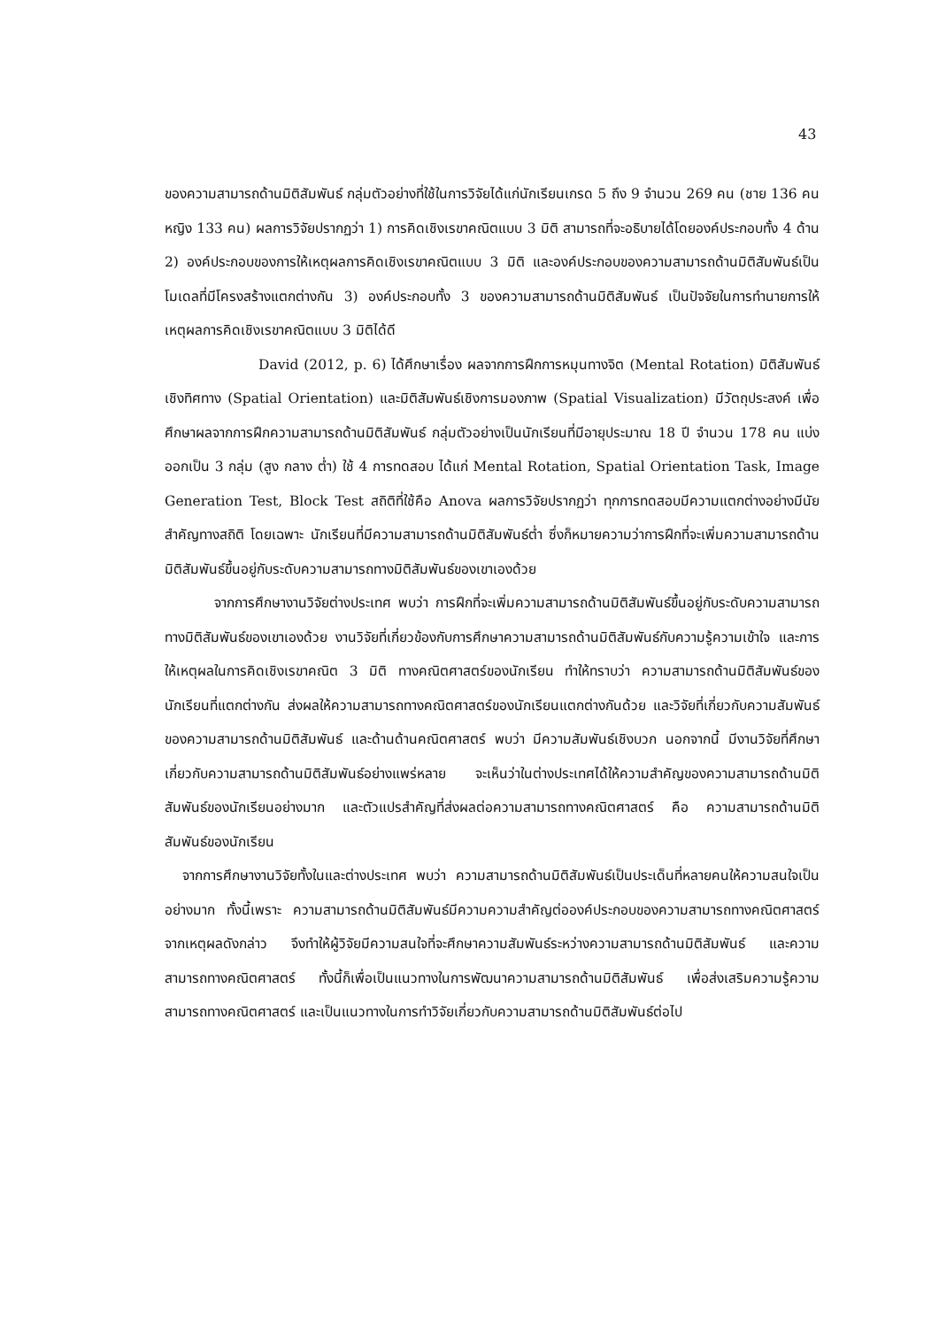43
ของความสามารถด้านมิติสัมพันธ์ กลุ่มตัวอย่างที่ใช้ในการวิจัยได้แก่นักเรียนเกรด 5 ถึง 9 จำนวน 269 คน (ชาย 136 คน หญิง 133 คน) ผลการวิจัยปรากฏว่า 1) การคิดเชิงเรขาคณิตแบบ 3 มิติ สามารถที่จะอธิบายได้โดยองค์ประกอบทั้ง 4 ด้าน 2) องค์ประกอบของการให้เหตุผลการคิดเชิงเรขาคณิตแบบ 3 มิติ และองค์ประกอบของความสามารถด้านมิติสัมพันธ์เป็นโมเดลที่มีโครงสร้างแตกต่างกัน 3) องค์ประกอบทั้ง 3 ของความสามารถด้านมิติสัมพันธ์ เป็นปัจจัยในการทำนายการให้เหตุผลการคิดเชิงเรขาคณิตแบบ 3 มิติได้ดี
David (2012, p. 6) ได้ศึกษาเรื่อง ผลจากการฝึกการหมุนทางจิต (Mental Rotation) มิติสัมพันธ์เชิงทิศทาง (Spatial Orientation) และมิติสัมพันธ์เชิงการมองภาพ (Spatial Visualization) มีวัตถุประสงค์ เพื่อศึกษาผลจากการฝึกความสามารถด้านมิติสัมพันธ์ กลุ่มตัวอย่างเป็นนักเรียนที่มีอายุประมาณ 18 ปี จำนวน 178 คน แบ่งออกเป็น 3 กลุ่ม (สูง กลาง ต่ำ) ใช้ 4 การทดสอบ ได้แก่ Mental Rotation, Spatial Orientation Task, Image Generation Test, Block Test สถิติที่ใช้คือ Anova ผลการวิจัยปรากฏว่า ทุกการทดสอบมีความแตกต่างอย่างมีนัยสำคัญทางสถิติ โดยเฉพาะ นักเรียนที่มีความสามารถด้านมิติสัมพันธ์ต่ำ ซึ่งก็หมายความว่าการฝึกที่จะเพิ่มความสามารถด้านมิติสัมพันธ์ขึ้นอยู่กับระดับความสามารถทางมิติสัมพันธ์ของเขาเองด้วย
จากการศึกษางานวิจัยต่างประเทศ พบว่า การฝึกที่จะเพิ่มความสามารถด้านมิติสัมพันธ์ขึ้นอยู่กับระดับความสามารถทางมิติสัมพันธ์ของเขาเองด้วย งานวิจัยที่เกี่ยวข้องกับการศึกษาความสามารถด้านมิติสัมพันธ์กับความรู้ความเข้าใจ และการให้เหตุผลในการคิดเชิงเรขาคณิต 3 มิติ ทางคณิตศาสตร์ของนักเรียน ทำให้ทราบว่า ความสามารถด้านมิติสัมพันธ์ของนักเรียนที่แตกต่างกัน ส่งผลให้ความสามารถทางคณิตศาสตร์ของนักเรียนแตกต่างกันด้วย และวิจัยที่เกี่ยวกับความสัมพันธ์ของความสามารถด้านมิติสัมพันธ์ และด้านด้านคณิตศาสตร์ พบว่า มีความสัมพันธ์เชิงบวก นอกจากนี้ มีงานวิจัยที่ศึกษาเกี่ยวกับความสามารถด้านมิติสัมพันธ์อย่างแพร่หลาย จะเห็นว่าในต่างประเทศได้ให้ความสำคัญของความสามารถด้านมิติสัมพันธ์ของนักเรียนอย่างมาก และตัวแปรสำคัญที่ส่งผลต่อความสามารถทางคณิตศาสตร์ คือ ความสามารถด้านมิติสัมพันธ์ของนักเรียน
จากการศึกษางานวิจัยทั้งในและต่างประเทศ พบว่า ความสามารถด้านมิติสัมพันธ์เป็นประเด็นที่หลายคนให้ความสนใจเป็นอย่างมาก ทั้งนี้เพราะ ความสามารถด้านมิติสัมพันธ์มีความความสำคัญต่อองค์ประกอบของความสามารถทางคณิตศาสตร์ จากเหตุผลดังกล่าว จึงทำให้ผู้วิจัยมีความสนใจที่จะศึกษาความสัมพันธ์ระหว่างความสามารถด้านมิติสัมพันธ์ และความสามารถทางคณิตศาสตร์ ทั้งนี้ก็เพื่อเป็นแนวทางในการพัฒนาความสามารถด้านมิติสัมพันธ์ เพื่อส่งเสริมความรู้ความสามารถทางคณิตศาสตร์ และเป็นแนวทางในการทำวิจัยเกี่ยวกับความสามารถด้านมิติสัมพันธ์ต่อไป